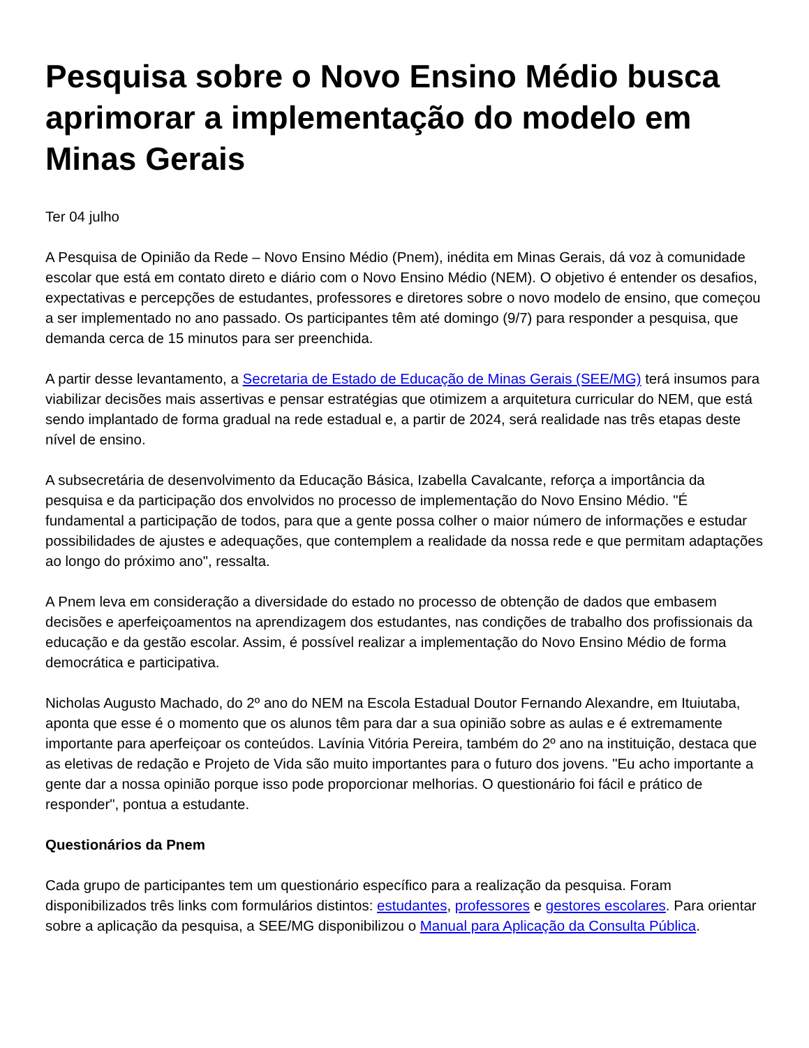Pesquisa sobre o Novo Ensino Médio busca aprimorar a implementação do modelo em Minas Gerais
Ter 04 julho
A Pesquisa de Opinião da Rede – Novo Ensino Médio (Pnem), inédita em Minas Gerais, dá voz à comunidade escolar que está em contato direto e diário com o Novo Ensino Médio (NEM). O objetivo é entender os desafios, expectativas e percepções de estudantes, professores e diretores sobre o novo modelo de ensino, que começou a ser implementado no ano passado. Os participantes têm até domingo (9/7) para responder a pesquisa, que demanda cerca de 15 minutos para ser preenchida.
A partir desse levantamento, a Secretaria de Estado de Educação de Minas Gerais (SEE/MG) terá insumos para viabilizar decisões mais assertivas e pensar estratégias que otimizem a arquitetura curricular do NEM, que está sendo implantado de forma gradual na rede estadual e, a partir de 2024, será realidade nas três etapas deste nível de ensino.
A subsecretária de desenvolvimento da Educação Básica, Izabella Cavalcante, reforça a importância da pesquisa e da participação dos envolvidos no processo de implementação do Novo Ensino Médio. "É fundamental a participação de todos, para que a gente possa colher o maior número de informações e estudar possibilidades de ajustes e adequações, que contemplem a realidade da nossa rede e que permitam adaptações ao longo do próximo ano", ressalta.
A Pnem leva em consideração a diversidade do estado no processo de obtenção de dados que embasem decisões e aperfeiçoamentos na aprendizagem dos estudantes, nas condições de trabalho dos profissionais da educação e da gestão escolar. Assim, é possível realizar a implementação do Novo Ensino Médio de forma democrática e participativa.
Nicholas Augusto Machado, do 2º ano do NEM na Escola Estadual Doutor Fernando Alexandre, em Ituiutaba, aponta que esse é o momento que os alunos têm para dar a sua opinião sobre as aulas e é extremamente importante para aperfeiçoar os conteúdos. Lavínia Vitória Pereira, também do 2º ano na instituição, destaca que as eletivas de redação e Projeto de Vida são muito importantes para o futuro dos jovens. "Eu acho importante a gente dar a nossa opinião porque isso pode proporcionar melhorias. O questionário foi fácil e prático de responder", pontua a estudante.
Questionários da Pnem
Cada grupo de participantes tem um questionário específico para a realização da pesquisa. Foram disponibilizados três links com formulários distintos: estudantes, professores e gestores escolares. Para orientar sobre a aplicação da pesquisa, a SEE/MG disponibilizou o Manual para Aplicação da Consulta Pública.